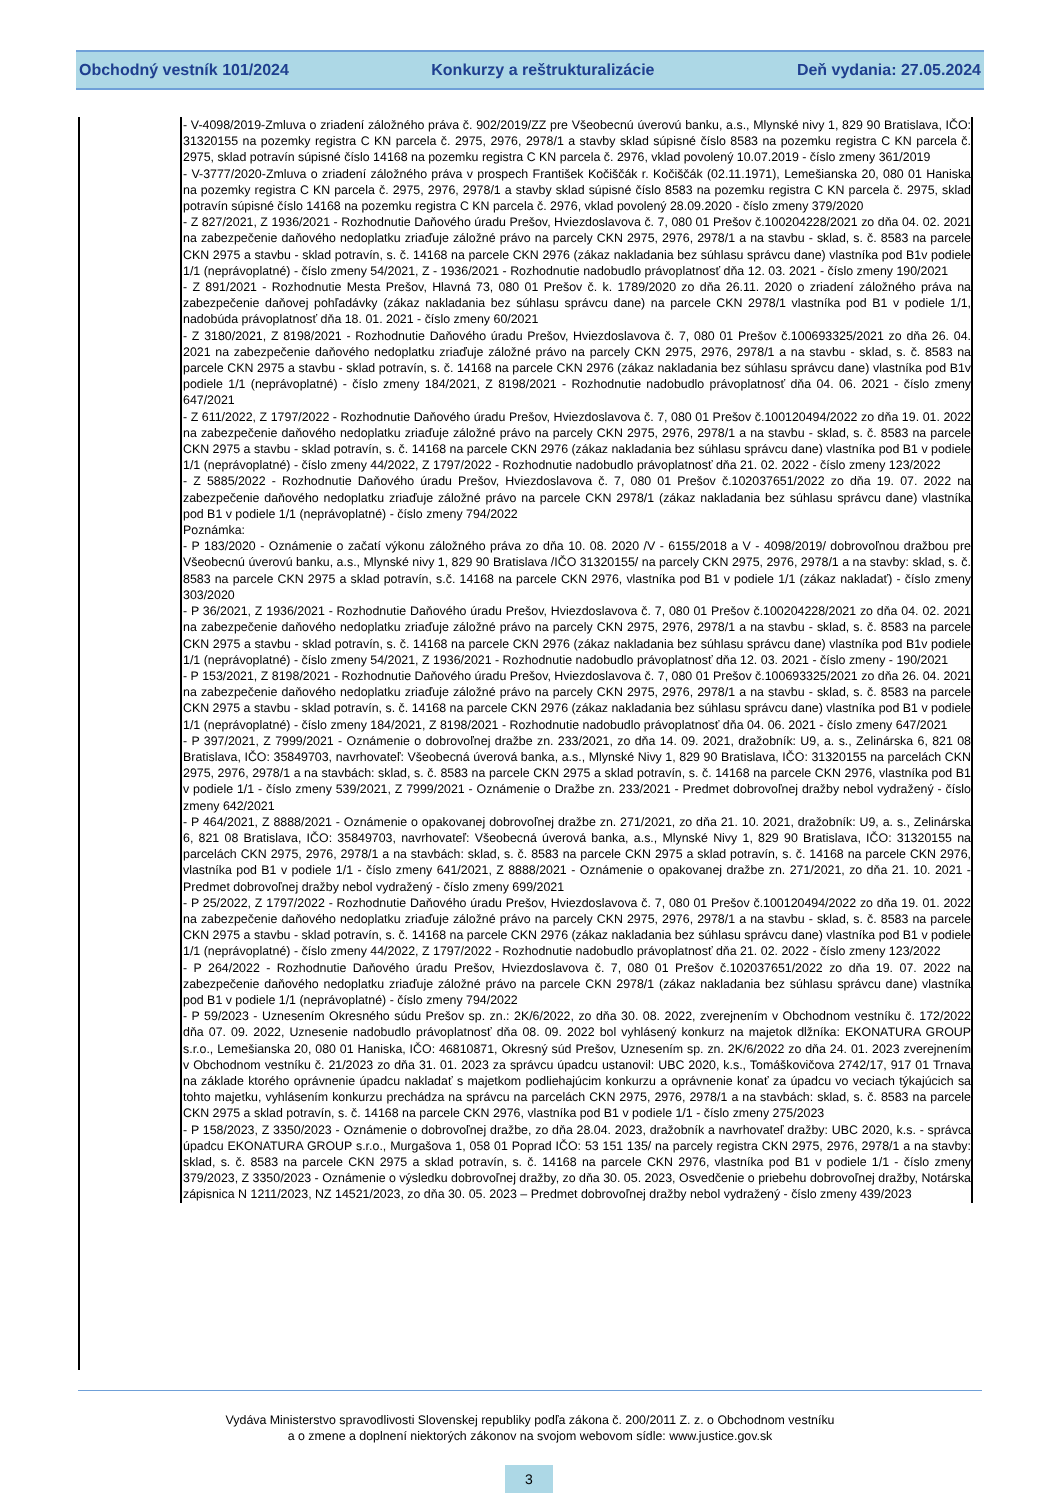Obchodný vestník 101/2024 Konkurzy a reštrukturalizácie Deň vydania: 27.05.2024
- V-4098/2019-Zmluva o zriadení záložného práva č. 902/2019/ZZ pre Všeobecnú úverovú banku, a.s., Mlynské nivy 1, 829 90 Bratislava, IČO: 31320155 na pozemky registra C KN parcela č. 2975, 2976, 2978/1 a stavby sklad súpisné číslo 8583 na pozemku registra C KN parcela č. 2975, sklad potravín súpisné číslo 14168 na pozemku registra C KN parcela č. 2976, vklad povolený 10.07.2019 - číslo zmeny 361/2019
- V-3777/2020-Zmluva o zriadení záložného práva v prospech František Kočiščák r. Kočiščák (02.11.1971), Lemešianska 20, 080 01 Haniska na pozemky registra C KN parcela č. 2975, 2976, 2978/1 a stavby sklad súpisné číslo 8583 na pozemku registra C KN parcela č. 2975, sklad potravín súpisné číslo 14168 na pozemku registra C KN parcela č. 2976, vklad povolený 28.09.2020 - číslo zmeny 379/2020
- Z 827/2021, Z 1936/2021 - Rozhodnutie Daňového úradu Prešov, Hviezdoslavova č. 7, 080 01 Prešov č.100204228/2021 zo dňa 04. 02. 2021 na zabezpečenie daňového nedoplatku zriaďuje záložné právo na parcely CKN 2975, 2976, 2978/1 a na stavbu - sklad, s. č. 8583 na parcele CKN 2975 a stavbu - sklad potravín, s. č. 14168 na parcele CKN 2976 (zákaz nakladania bez súhlasu správcu dane) vlastníka pod B1v podiele 1/1 (neprávoplatné) - číslo zmeny 54/2021, Z - 1936/2021 - Rozhodnutie nadobudlo právoplatnosť dňa 12. 03. 2021 - číslo zmeny 190/2021
- Z 891/2021 - Rozhodnutie Mesta Prešov, Hlavná 73, 080 01 Prešov č. k. 1789/2020 zo dňa 26.11. 2020 o zriadení záložného práva na zabezpečenie daňovej pohľadávky (zákaz nakladania bez súhlasu správcu dane) na parcele CKN 2978/1 vlastníka pod B1 v podiele 1/1, nadobúda právoplatnosť dňa 18. 01. 2021 - číslo zmeny 60/2021
- Z 3180/2021, Z 8198/2021 - Rozhodnutie Daňového úradu Prešov, Hviezdoslavova č. 7, 080 01 Prešov č.100693325/2021 zo dňa 26. 04. 2021 na zabezpečenie daňového nedoplatku zriaďuje záložné právo na parcely CKN 2975, 2976, 2978/1 a na stavbu - sklad, s. č. 8583 na parcele CKN 2975 a stavbu - sklad potravín, s. č. 14168 na parcele CKN 2976 (zákaz nakladania bez súhlasu správcu dane) vlastníka pod B1v podiele 1/1 (neprávoplatné) - číslo zmeny 184/2021, Z 8198/2021 - Rozhodnutie nadobudlo právoplatnosť dňa 04. 06. 2021 - číslo zmeny 647/2021
- Z 611/2022, Z 1797/2022 - Rozhodnutie Daňového úradu Prešov, Hviezdoslavova č. 7, 080 01 Prešov č.100120494/2022 zo dňa 19. 01. 2022 na zabezpečenie daňového nedoplatku zriaďuje záložné právo na parcely CKN 2975, 2976, 2978/1 a na stavbu - sklad, s. č. 8583 na parcele CKN 2975 a stavbu - sklad potravín, s. č. 14168 na parcele CKN 2976 (zákaz nakladania bez súhlasu správcu dane) vlastníka pod B1 v podiele 1/1 (neprávoplatné) - číslo zmeny 44/2022, Z 1797/2022 - Rozhodnutie nadobudlo právoplatnosť dňa 21. 02. 2022 - číslo zmeny 123/2022
- Z 5885/2022 - Rozhodnutie Daňového úradu Prešov, Hviezdoslavova č. 7, 080 01 Prešov č.102037651/2022 zo dňa 19. 07. 2022 na zabezpečenie daňového nedoplatku zriaďuje záložné právo na parcele CKN 2978/1 (zákaz nakladania bez súhlasu správcu dane) vlastníka pod B1 v podiele 1/1 (neprávoplatné) - číslo zmeny 794/2022
Poznámka:
- P 183/2020 - Oznámenie o začatí výkonu záložného práva zo dňa 10. 08. 2020 /V - 6155/2018 a V - 4098/2019/ dobrovoľnou dražbou pre Všeobecnú úverovú banku, a.s., Mlynské nivy 1, 829 90 Bratislava /IČO 31320155/ na parcely CKN 2975, 2976, 2978/1 a na stavby: sklad, s. č. 8583 na parcele CKN 2975 a sklad potravín, s.č. 14168 na parcele CKN 2976, vlastníka pod B1 v podiele 1/1 (zákaz nakladať) - číslo zmeny 303/2020
- P 36/2021, Z 1936/2021 - Rozhodnutie Daňového úradu Prešov, Hviezdoslavova č. 7, 080 01 Prešov č.100204228/2021 zo dňa 04. 02. 2021 na zabezpečenie daňového nedoplatku zriaďuje záložné právo na parcely CKN 2975, 2976, 2978/1 a na stavbu - sklad, s. č. 8583 na parcele CKN 2975 a stavbu - sklad potravín, s. č. 14168 na parcele CKN 2976 (zákaz nakladania bez súhlasu správcu dane) vlastníka pod B1v podiele 1/1 (neprávoplatné) - číslo zmeny 54/2021, Z 1936/2021 - Rozhodnutie nadobudlo právoplatnosť dňa 12. 03. 2021 - číslo zmeny - 190/2021
- P 153/2021, Z 8198/2021 - Rozhodnutie Daňového úradu Prešov, Hviezdoslavova č. 7, 080 01 Prešov č.100693325/2021 zo dňa 26. 04. 2021 na zabezpečenie daňového nedoplatku zriaďuje záložné právo na parcely CKN 2975, 2976, 2978/1 a na stavbu - sklad, s. č. 8583 na parcele CKN 2975 a stavbu - sklad potravín, s. č. 14168 na parcele CKN 2976 (zákaz nakladania bez súhlasu správcu dane) vlastníka pod B1 v podiele 1/1 (neprávoplatné) - číslo zmeny 184/2021, Z 8198/2021 - Rozhodnutie nadobudlo právoplatnosť dňa 04. 06. 2021 - číslo zmeny 647/2021
- P 397/2021, Z 7999/2021 - Oznámenie o dobrovoľnej dražbe zn. 233/2021, zo dňa 14. 09. 2021, dražobník: U9, a. s., Zelinárska 6, 821 08 Bratislava, IČO: 35849703, navrhovateľ: Všeobecná úverová banka, a.s., Mlynské Nivy 1, 829 90 Bratislava, IČO: 31320155 na parcelách CKN 2975, 2976, 2978/1 a na stavbách: sklad, s. č. 8583 na parcele CKN 2975 a sklad potravín, s. č. 14168 na parcele CKN 2976, vlastníka pod B1 v podiele 1/1 - číslo zmeny 539/2021, Z 7999/2021 - Oznámenie o Dražbe zn. 233/2021 - Predmet dobrovoľnej dražby nebol vydražený - číslo zmeny 642/2021
- P 464/2021, Z 8888/2021 - Oznámenie o opakovanej dobrovoľnej dražbe zn. 271/2021, zo dňa 21. 10. 2021, dražobník: U9, a. s., Zelinárska 6, 821 08 Bratislava, IČO: 35849703, navrhovateľ: Všeobecná úverová banka, a.s., Mlynské Nivy 1, 829 90 Bratislava, IČO: 31320155 na parcelách CKN 2975, 2976, 2978/1 a na stavbách: sklad, s. č. 8583 na parcele CKN 2975 a sklad potravín, s. č. 14168 na parcele CKN 2976, vlastníka pod B1 v podiele 1/1 - číslo zmeny 641/2021, Z 8888/2021 - Oznámenie o opakovanej dražbe zn. 271/2021, zo dňa 21. 10. 2021 - Predmet dobrovoľnej dražby nebol vydražený - číslo zmeny 699/2021
- P 25/2022, Z 1797/2022 - Rozhodnutie Daňového úradu Prešov, Hviezdoslavova č. 7, 080 01 Prešov č.100120494/2022 zo dňa 19. 01. 2022 na zabezpečenie daňového nedoplatku zriaďuje záložné právo na parcely CKN 2975, 2976, 2978/1 a na stavbu - sklad, s. č. 8583 na parcele CKN 2975 a stavbu - sklad potravín, s. č. 14168 na parcele CKN 2976 (zákaz nakladania bez súhlasu správcu dane) vlastníka pod B1 v podiele 1/1 (neprávoplatné) - číslo zmeny 44/2022, Z 1797/2022 - Rozhodnutie nadobudlo právoplatnosť dňa 21. 02. 2022 - číslo zmeny 123/2022
- P 264/2022 - Rozhodnutie Daňového úradu Prešov, Hviezdoslavova č. 7, 080 01 Prešov č.102037651/2022 zo dňa 19. 07. 2022 na zabezpečenie daňového nedoplatku zriaďuje záložné právo na parcele CKN 2978/1 (zákaz nakladania bez súhlasu správcu dane) vlastníka pod B1 v podiele 1/1 (neprávoplatné) - číslo zmeny 794/2022
- P 59/2023 - Uznesením Okresného súdu Prešov sp. zn.: 2K/6/2022, zo dňa 30. 08. 2022, zverejnením v Obchodnom vestníku č. 172/2022 dňa 07. 09. 2022, Uznesenie nadobudlo právoplatnosť dňa 08. 09. 2022 bol vyhlásený konkurz na majetok dlžníka: EKONATURA GROUP s.r.o., Lemešianska 20, 080 01 Haniska, IČO: 46810871, Okresný súd Prešov, Uznesením sp. zn. 2K/6/2022 zo dňa 24. 01. 2023 zverejnením v Obchodnom vestníku č. 21/2023 zo dňa 31. 01. 2023 za správcu úpadcu ustanovil: UBC 2020, k.s., Tomáškovičova 2742/17, 917 01 Trnava na základe ktorého oprávnenie úpadcu nakladať s majetkom podliehajúcim konkurzu a oprávnenie konať za úpadcu vo veciach týkajúcich sa tohto majetku, vyhlásením konkurzu prechádza na správcu na parcelách CKN 2975, 2976, 2978/1 a na stavbách: sklad, s. č. 8583 na parcele CKN 2975 a sklad potravín, s. č. 14168 na parcele CKN 2976, vlastníka pod B1 v podiele 1/1 - číslo zmeny 275/2023
- P 158/2023, Z 3350/2023 - Oznámenie o dobrovoľnej dražbe, zo dňa 28.04. 2023, dražobník a navrhovateľ dražby: UBC 2020, k.s. - správca úpadcu EKONATURA GROUP s.r.o., Murgašova 1, 058 01 Poprad IČO: 53 151 135/ na parcely registra CKN 2975, 2976, 2978/1 a na stavby: sklad, s. č. 8583 na parcele CKN 2975 a sklad potravín, s. č. 14168 na parcele CKN 2976, vlastníka pod B1 v podiele 1/1 - číslo zmeny 379/2023, Z 3350/2023 - Oznámenie o výsledku dobrovoľnej dražby, zo dňa 30. 05. 2023, Osvedčenie o priebehu dobrovoľnej dražby, Notárska zápisnica N 1211/2023, NZ 14521/2023, zo dňa 30. 05. 2023 – Predmet dobrovoľnej dražby nebol vydražený - číslo zmeny 439/2023
Vydáva Ministerstvo spravodlivosti Slovenskej republiky podľa zákona č. 200/2011 Z. z. o Obchodnom vestníku
a o zmene a doplnení niektorých zákonov na svojom webovom sídle: www.justice.gov.sk
3